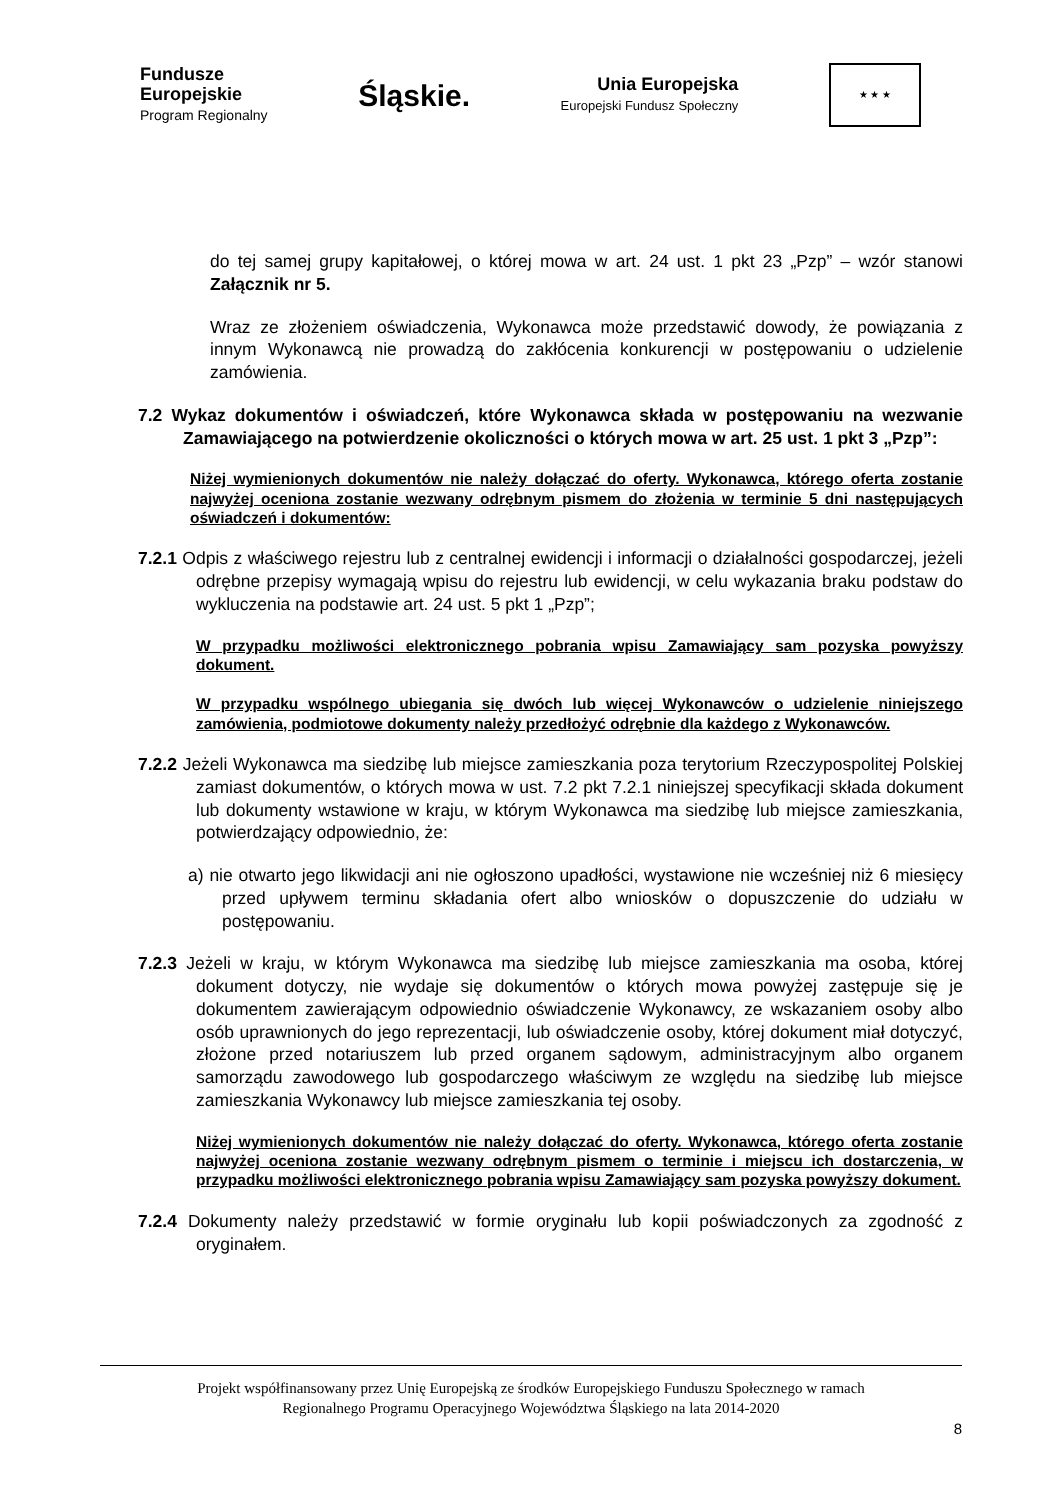Fundusze
Europejskie
Program Regionalny
Śląskie.
Unia Europejska
Europejski Fundusz Społeczny
★ ★ ★
do tej samej grupy kapitałowej, o której mowa w art. 24 ust. 1 pkt 23 „Pzp” – wzór stanowi Załącznik nr 5.
Wraz ze złożeniem oświadczenia, Wykonawca może przedstawić dowody, że powiązania z innym Wykonawcą nie prowadzą do zakłócenia konkurencji w postępowaniu o udzielenie zamówienia.
7.2 Wykaz dokumentów i oświadczeń, które Wykonawca składa w postępowaniu na wezwanie Zamawiającego na potwierdzenie okoliczności o których mowa w art. 25 ust. 1 pkt 3 „Pzp”:
Niżej wymienionych dokumentów nie należy dołączać do oferty. Wykonawca, którego oferta zostanie najwyżej oceniona zostanie wezwany odrębnym pismem do złożenia w terminie 5 dni następujących oświadczeń i dokumentów:
7.2.1 Odpis z właściwego rejestru lub z centralnej ewidencji i informacji o działalności gospodarczej, jeżeli odrębne przepisy wymagają wpisu do rejestru lub ewidencji, w celu wykazania braku podstaw do wykluczenia na podstawie art. 24 ust. 5 pkt 1 „Pzp”;
W przypadku możliwości elektronicznego pobrania wpisu Zamawiający sam pozyska powyższy dokument.
W przypadku wspólnego ubiegania się dwóch lub więcej Wykonawców o udzielenie niniejszego zamówienia, podmiotowe dokumenty należy przedłożyć odrębnie dla każdego z Wykonawców.
7.2.2 Jeżeli Wykonawca ma siedzibę lub miejsce zamieszkania poza terytorium Rzeczypospolitej Polskiej zamiast dokumentów, o których mowa w ust. 7.2 pkt 7.2.1 niniejszej specyfikacji składa dokument lub dokumenty wstawione w kraju, w którym Wykonawca ma siedzibę lub miejsce zamieszkania, potwierdzający odpowiednio, że:
a) nie otwarto jego likwidacji ani nie ogłoszono upadłości, wystawione nie wcześniej niż 6 miesięcy przed upływem terminu składania ofert albo wniosków o dopuszczenie do udziału w postępowaniu.
7.2.3 Jeżeli w kraju, w którym Wykonawca ma siedzibę lub miejsce zamieszkania ma osoba, której dokument dotyczy, nie wydaje się dokumentów o których mowa powyżej zastępuje się je dokumentem zawierającym odpowiednio oświadczenie Wykonawcy, ze wskazaniem osoby albo osób uprawnionych do jego reprezentacji, lub oświadczenie osoby, której dokument miał dotyczyć, złożone przed notariuszem lub przed organem sądowym, administracyjnym albo organem samorządu zawodowego lub gospodarczego właściwym ze względu na siedzibę lub miejsce zamieszkania Wykonawcy lub miejsce zamieszkania tej osoby.
Niżej wymienionych dokumentów nie należy dołączać do oferty. Wykonawca, którego oferta zostanie najwyżej oceniona zostanie wezwany odrębnym pismem o terminie i miejscu ich dostarczenia, w przypadku możliwości elektronicznego pobrania wpisu Zamawiający sam pozyska powyższy dokument.
7.2.4 Dokumenty należy przedstawić w formie oryginału lub kopii poświadczonych za zgodność z oryginałem.
Projekt współfinansowany przez Unię Europejską ze środków Europejskiego Funduszu Społecznego w ramach
Regionalnego Programu Operacyjnego Województwa Śląskiego na lata 2014-2020
8